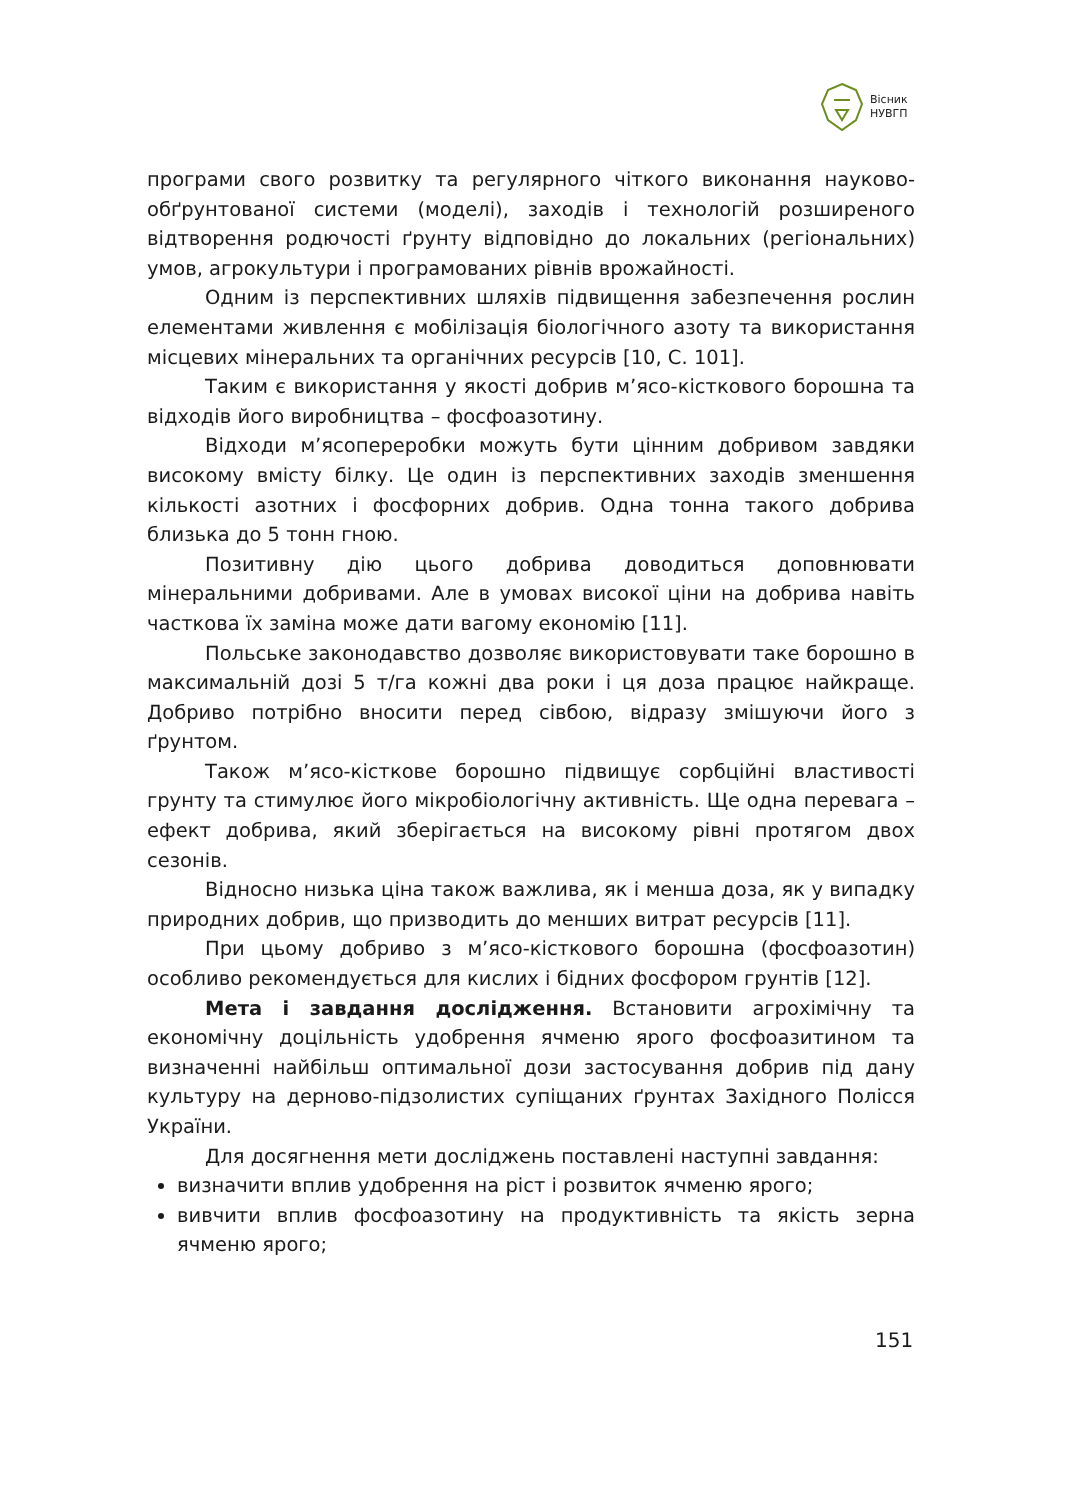Вісник
НУВГП
програми свого розвитку та регулярного чіткого виконання науково-обґрунтованої системи (моделі), заходів і технологій розширеного відтворення родючості ґрунту відповідно до локальних (регіональних) умов, агрокультури і програмованих рівнів врожайності.
Одним із перспективних шляхів підвищення забезпечення рослин елементами живлення є мобілізація біологічного азоту та використання місцевих мінеральних та органічних ресурсів [10, С. 101].
Таким є використання у якості добрив м’ясо-кісткового борошна та відходів його виробництва – фосфоазотину.
Відходи м’ясопереробки можуть бути цінним добривом завдяки високому вмісту білку. Це один із перспективних заходів зменшення кількості азотних і фосфорних добрив. Одна тонна такого добрива близька до 5 тонн гною.
Позитивну дію цього добрива доводиться доповнювати мінеральними добривами. Але в умовах високої ціни на добрива навіть часткова їх заміна може дати вагому економію [11].
Польське законодавство дозволяє використовувати таке борошно в максимальній дозі 5 т/га кожні два роки і ця доза працює найкраще. Добриво потрібно вносити перед сівбою, відразу змішуючи його з ґрунтом.
Також м’ясо-кісткове борошно підвищує сорбційні властивості грунту та стимулює його мікробіологічну активність. Ще одна перевага – ефект добрива, який зберігається на високому рівні протягом двох сезонів.
Відносно низька ціна також важлива, як і менша доза, як у випадку природних добрив, що призводить до менших витрат ресурсів [11].
При цьому добриво з м’ясо-кісткового борошна (фосфоазотин) особливо рекомендується для кислих і бідних фосфором грунтів [12].
Мета і завдання дослідження. Встановити агрохімічну та економічну доцільність удобрення ячменю ярого фосфоазитином та визначенні найбільш оптимальної дози застосування добрив під дану культуру на дерново-підзолистих супіщаних ґрунтах Західного Полісся України.
Для досягнення мети досліджень поставлені наступні завдання:
визначити вплив удобрення на ріст і розвиток ячменю ярого;
вивчити вплив фосфоазотину на продуктивність та якість зерна ячменю ярого;
151